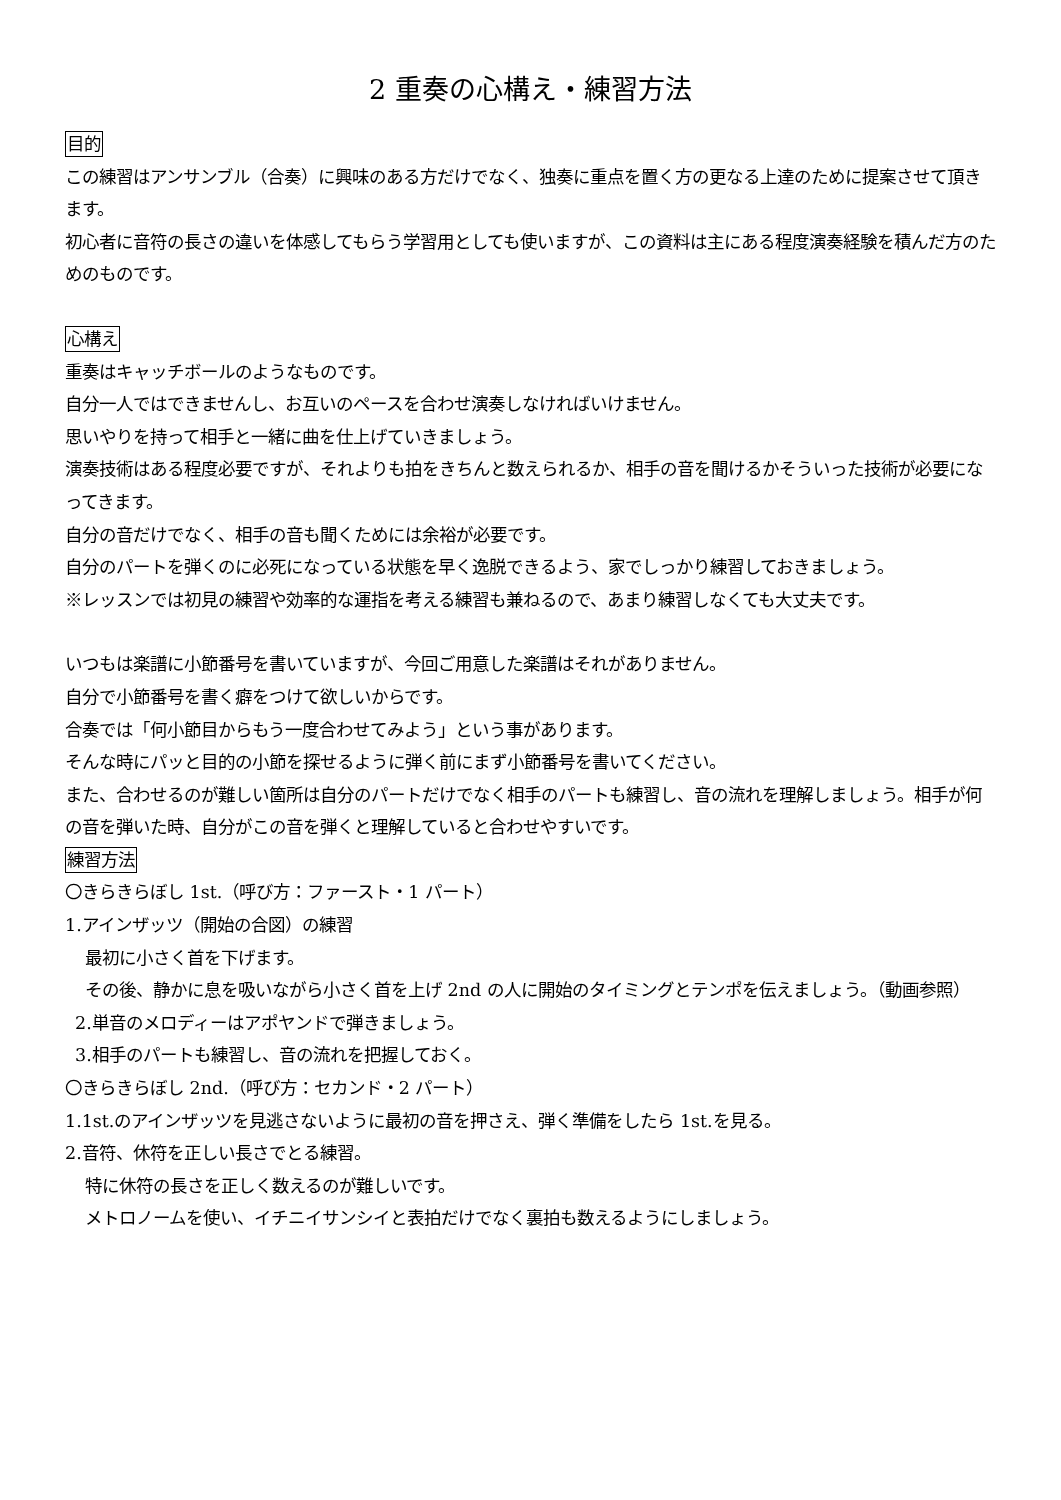2 重奏の心構え・練習方法
目的
この練習はアンサンブル（合奏）に興味のある方だけでなく、独奏に重点を置く方の更なる上達のために提案させて頂きます。
初心者に音符の長さの違いを体感してもらう学習用としても使いますが、この資料は主にある程度演奏経験を積んだ方のためのものです。
心構え
重奏はキャッチボールのようなものです。
自分一人ではできませんし、お互いのペースを合わせ演奏しなければいけません。
思いやりを持って相手と一緒に曲を仕上げていきましょう。
演奏技術はある程度必要ですが、それよりも拍をきちんと数えられるか、相手の音を聞けるかそういった技術が必要になってきます。
自分の音だけでなく、相手の音も聞くためには余裕が必要です。
自分のパートを弾くのに必死になっている状態を早く逸脱できるよう、家でしっかり練習しておきましょう。
※レッスンでは初見の練習や効率的な運指を考える練習も兼ねるので、あまり練習しなくても大丈夫です。
いつもは楽譜に小節番号を書いていますが、今回ご用意した楽譜はそれがありません。
自分で小節番号を書く癖をつけて欲しいからです。
合奏では「何小節目からもう一度合わせてみよう」という事があります。
そんな時にパッと目的の小節を探せるように弾く前にまず小節番号を書いてください。
また、合わせるのが難しい箇所は自分のパートだけでなく相手のパートも練習し、音の流れを理解しましょう。相手が何の音を弾いた時、自分がこの音を弾くと理解していると合わせやすいです。
練習方法
〇きらきらぼし 1st.（呼び方：ファースト・1 パート）
1.アインザッツ（開始の合図）の練習
最初に小さく首を下げます。
その後、静かに息を吸いながら小さく首を上げ 2nd の人に開始のタイミングとテンポを伝えましょう。（動画参照）
2.単音のメロディーはアポヤンドで弾きましょう。
3.相手のパートも練習し、音の流れを把握しておく。
〇きらきらぼし 2nd.（呼び方：セカンド・2 パート）
1.1st.のアインザッツを見逃さないように最初の音を押さえ、弾く準備をしたら 1st.を見る。
2.音符、休符を正しい長さでとる練習。
特に休符の長さを正しく数えるのが難しいです。
メトロノームを使い、イチニイサンシイと表拍だけでなく裏拍も数えるようにしましょう。